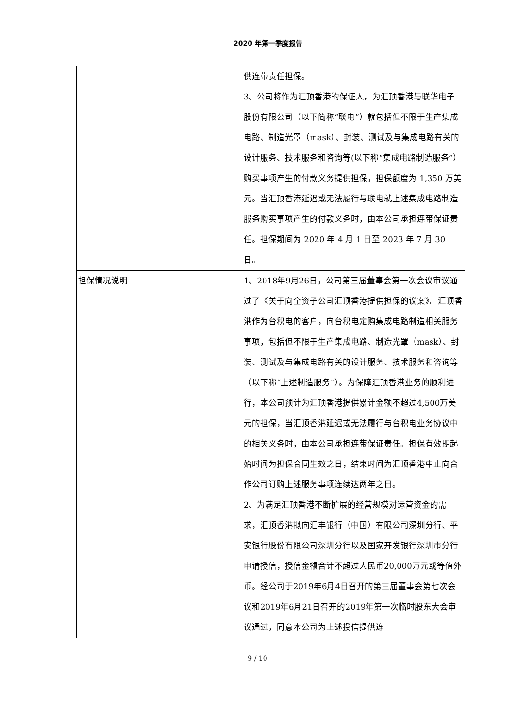2020 年第一季度报告
| | 供连带责任担保。 3、公司将作为汇顶香港的保证人，为汇顶香港与联华电子股份有限公司（以下简称“联电”）就包括但不限于生产集成电路、制造光罩（mask）、封装、测试及与集成电路有关的设计服务、技术服务和咨询等(以下称“集成电路制造服务”）购买事项产生的付款义务提供担保，担保额度为 1,350 万美元。当汇顶香港延迟或无法履行与联电就上述集成电路制造服务购买事项产生的付款义务时，由本公司承担连带保证责任。担保期间为 2020 年 4 月 1 日至 2023 年 7 月 30 日。 |
| 担保情况说明 | 1、2018年9月26日，公司第三届董事会第一次会议审议通过了《关于向全资子公司汇顶香港提供担保的议案》。汇顶香港作为台积电的客户，向台积电定购集成电路制造相关服务事项，包括但不限于生产集成电路、制造光罩（mask）、封装、测试及与集成电路有关的设计服务、技术服务和咨询等（以下称“上述制造服务”）。为保障汇顶香港业务的顺利进行，本公司预计为汇顶香港提供累计金额不超过4,500万美元的担保，当汇顶香港延迟或无法履行与台积电业务协议中的相关义务时，由本公司承担连带保证责任。担保有效期起始时间为担保合同生效之日，结束时间为汇顶香港中止向合作公司订购上述服务事项连续达两年之日。 2、为满足汇顶香港不断扩展的经营规模对运营资金的需求，汇顶香港拟向汇丰银行（中国）有限公司深圳分行、平安银行股份有限公司深圳分行以及国家开发银行深圳市分行申请授信，授信金额合计不超过人民币20,000万元或等值外币。经公司于2019年6月4日召开的第三届董事会第七次会议和2019年6月21日召开的2019年第一次临时股东大会审议通过，同意本公司为上述授信提供连 |
9 / 10